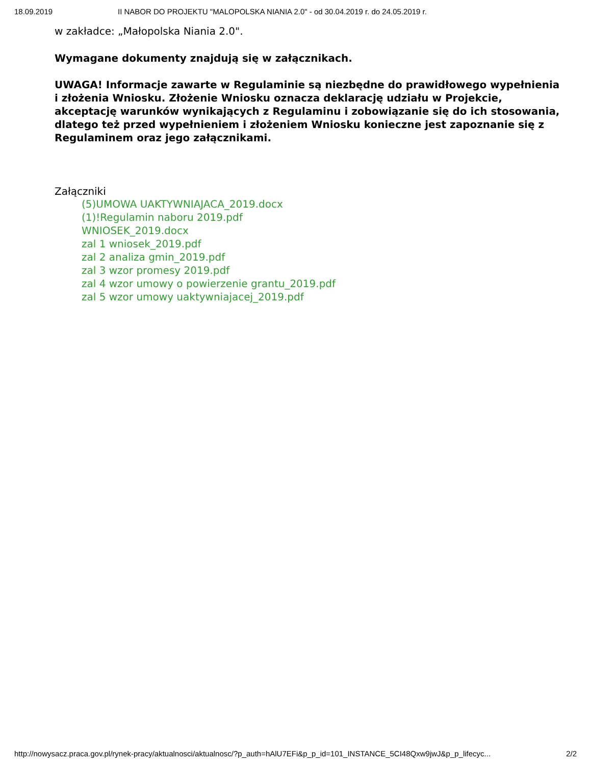18.09.2019 II NABOR DO PROJEKTU "MALOPOLSKA NIANIA 2.0" - od 30.04.2019 r. do 24.05.2019 r.
w zakładce: „Małopolska Niania 2.0".
Wymagane dokumenty znajdują się w załącznikach.
UWAGA! Informacje zawarte w Regulaminie są niezbędne do prawidłowego wypełnienia i złożenia Wniosku. Złożenie Wniosku oznacza deklarację udziału w Projekcie, akceptację warunków wynikających z Regulaminu i zobowiązanie się do ich stosowania, dlatego też przed wypełnieniem i złożeniem Wniosku konieczne jest zapoznanie się z Regulaminem oraz jego załącznikami.
Załączniki
(5)UMOWA UAKTYWNIAJACA_2019.docx
(1)!Regulamin naboru 2019.pdf
WNIOSEK_2019.docx
zal 1 wniosek_2019.pdf
zal 2 analiza gmin_2019.pdf
zal 3 wzor promesy 2019.pdf
zal 4 wzor umowy o powierzenie grantu_2019.pdf
zal 5 wzor umowy uaktywniajacej_2019.pdf
http://nowysacz.praca.gov.pl/rynek-pracy/aktualnosci/aktualnosc/?p_auth=hAlU7EFi&p_p_id=101_INSTANCE_5CI48Qxw9jwJ&p_p_lifecyc... 2/2